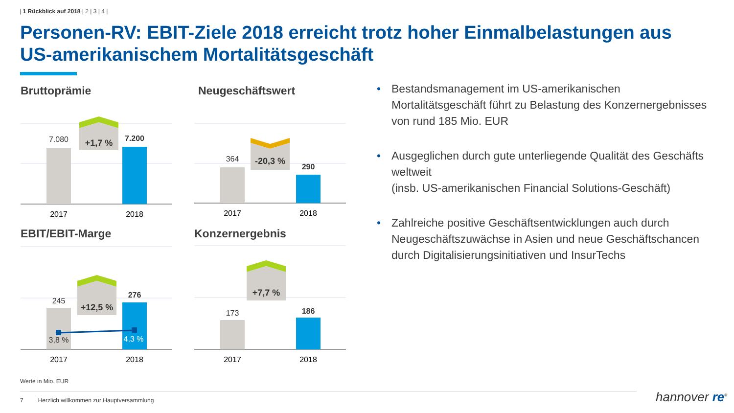| 1 Rückblick auf 2018 | 2 | 3 | 4 |
Personen-RV: EBIT-Ziele 2018 erreicht trotz hoher Einmalbelastungen aus US-amerikanischem Mortalitätsgeschäft
7.080
7.200
+1,7 %
2017
2018
Bruttoprämie
364
290
-20,3 %
2017
2018
Neugeschäftswert
245
276
+12,5 %
3,8 %
4,3 %
2017
2018
EBIT/EBIT-Marge
173
186
+7,7 %
2017
2018
Konzernergebnis
• Bestandsmanagement im US-amerikanischen Mortalitätsgeschäft führt zu Belastung des Konzernergebnisses von rund 185 Mio. EUR
• Ausgeglichen durch gute unterliegende Qualität des Geschäfts weltweit
(insb. US-amerikanischen Financial Solutions-Geschäft)
• Zahlreiche positive Geschäftsentwicklungen auch durch Neugeschäftszuwächse in Asien und neue Geschäftschancen durch Digitalisierungsinitiativen und InsurTechs
Werte in Mio. EUR
7 Herzlich willkommen zur Hauptversammlung
hannover re<sup>®</sup>